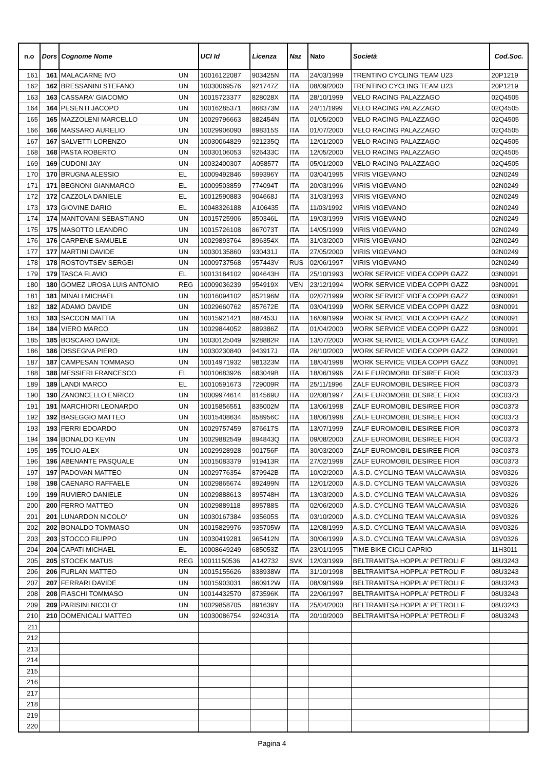| n.o | Dors | Cognome Nome | | UCI Id | Licenza | Naz | Nato | Società | Cod.Soc. |
| --- | --- | --- | --- | --- | --- | --- | --- | --- | --- |
| 161 | 161 | MALACARNE IVO | UN | 10016122087 | 903425N | ITA | 24/03/1999 | TRENTINO CYCLING TEAM U23 | 20P1219 |
| 162 | 162 | BRESSANINI STEFANO | UN | 10030069576 | 921747Z | ITA | 08/09/2000 | TRENTINO CYCLING TEAM U23 | 20P1219 |
| 163 | 163 | CASSARA' GIACOMO | UN | 10015723377 | 828028X | ITA | 28/10/1999 | VELO RACING PALAZZAGO | 02Q4505 |
| 164 | 164 | PESENTI JACOPO | UN | 10016285371 | 868373M | ITA | 24/11/1999 | VELO RACING PALAZZAGO | 02Q4505 |
| 165 | 165 | MAZZOLENI MARCELLO | UN | 10029796663 | 882454N | ITA | 01/05/2000 | VELO RACING PALAZZAGO | 02Q4505 |
| 166 | 166 | MASSARO AURELIO | UN | 10029906090 | 898315S | ITA | 01/07/2000 | VELO RACING PALAZZAGO | 02Q4505 |
| 167 | 167 | SALVETTI LORENZO | UN | 10030064829 | 921235Q | ITA | 12/01/2000 | VELO RACING PALAZZAGO | 02Q4505 |
| 168 | 168 | PASTA ROBERTO | UN | 10030106053 | 926433C | ITA | 12/05/2000 | VELO RACING PALAZZAGO | 02Q4505 |
| 169 | 169 | CUDONI JAY | UN | 10032400307 | A058577 | ITA | 05/01/2000 | VELO RACING PALAZZAGO | 02Q4505 |
| 170 | 170 | BRUGNA ALESSIO | EL | 10009492846 | 599396Y | ITA | 03/04/1995 | VIRIS VIGEVANO | 02N0249 |
| 171 | 171 | BEGNONI GIANMARCO | EL | 10009503859 | 774094T | ITA | 20/03/1996 | VIRIS VIGEVANO | 02N0249 |
| 172 | 172 | CAZZOLA DANIELE | EL | 10012590883 | 904668J | ITA | 31/03/1993 | VIRIS VIGEVANO | 02N0249 |
| 173 | 173 | GIOVINE DARIO | EL | 10048326188 | A106435 | ITA | 11/03/1992 | VIRIS VIGEVANO | 02N0249 |
| 174 | 174 | MANTOVANI SEBASTIANO | UN | 10015725906 | 850346L | ITA | 19/03/1999 | VIRIS VIGEVANO | 02N0249 |
| 175 | 175 | MASOTTO LEANDRO | UN | 10015726108 | 867073T | ITA | 14/05/1999 | VIRIS VIGEVANO | 02N0249 |
| 176 | 176 | CARPENE SAMUELE | UN | 10029893764 | 896354X | ITA | 31/03/2000 | VIRIS VIGEVANO | 02N0249 |
| 177 | 177 | MARTINI DAVIDE | UN | 10030135860 | 930431J | ITA | 27/05/2000 | VIRIS VIGEVANO | 02N0249 |
| 178 | 178 | ROSTOVTSEV SERGEI | UN | 10009737568 | 957443V | RUS | 02/06/1997 | VIRIS VIGEVANO | 02N0249 |
| 179 | 179 | TASCA FLAVIO | EL | 10013184102 | 904643H | ITA | 25/10/1993 | WORK SERVICE VIDEA COPPI GAZZ | 03N0091 |
| 180 | 180 | GOMEZ UROSA LUIS ANTONIO | REG | 10009036239 | 954919X | VEN | 23/12/1994 | WORK SERVICE VIDEA COPPI GAZZ | 03N0091 |
| 181 | 181 | MINALI MICHAEL | UN | 10016094102 | 852196M | ITA | 02/07/1999 | WORK SERVICE VIDEA COPPI GAZZ | 03N0091 |
| 182 | 182 | ADAMO DAVIDE | UN | 10029660762 | 857672E | ITA | 03/04/1999 | WORK SERVICE VIDEA COPPI GAZZ | 03N0091 |
| 183 | 183 | SACCON MATTIA | UN | 10015921421 | 887453J | ITA | 16/09/1999 | WORK SERVICE VIDEA COPPI GAZZ | 03N0091 |
| 184 | 184 | VIERO MARCO | UN | 10029844052 | 889386Z | ITA | 01/04/2000 | WORK SERVICE VIDEA COPPI GAZZ | 03N0091 |
| 185 | 185 | BOSCARO DAVIDE | UN | 10030125049 | 928882R | ITA | 13/07/2000 | WORK SERVICE VIDEA COPPI GAZZ | 03N0091 |
| 186 | 186 | DISSEGNA PIERO | UN | 10030230840 | 943917J | ITA | 26/10/2000 | WORK SERVICE VIDEA COPPI GAZZ | 03N0091 |
| 187 | 187 | CAMPESAN TOMMASO | UN | 10014971932 | 981323M | ITA | 18/04/1998 | WORK SERVICE VIDEA COPPI GAZZ | 03N0091 |
| 188 | 188 | MESSIERI FRANCESCO | EL | 10010683926 | 683049B | ITA | 18/06/1996 | ZALF EUROMOBIL DESIREE FIOR | 03C0373 |
| 189 | 189 | LANDI MARCO | EL | 10010591673 | 729009R | ITA | 25/11/1996 | ZALF EUROMOBIL DESIREE FIOR | 03C0373 |
| 190 | 190 | ZANONCELLO ENRICO | UN | 10009974614 | 814569U | ITA | 02/08/1997 | ZALF EUROMOBIL DESIREE FIOR | 03C0373 |
| 191 | 191 | MARCHIORI LEONARDO | UN | 10015856551 | 835002M | ITA | 13/06/1998 | ZALF EUROMOBIL DESIREE FIOR | 03C0373 |
| 192 | 192 | BASEGGIO MATTEO | UN | 10015408634 | 858956C | ITA | 18/06/1998 | ZALF EUROMOBIL DESIREE FIOR | 03C0373 |
| 193 | 193 | FERRI EDOARDO | UN | 10029757459 | 876617S | ITA | 13/07/1999 | ZALF EUROMOBIL DESIREE FIOR | 03C0373 |
| 194 | 194 | BONALDO KEVIN | UN | 10029882549 | 894843Q | ITA | 09/08/2000 | ZALF EUROMOBIL DESIREE FIOR | 03C0373 |
| 195 | 195 | TOLIO ALEX | UN | 10029928928 | 901756F | ITA | 30/03/2000 | ZALF EUROMOBIL DESIREE FIOR | 03C0373 |
| 196 | 196 | ABENANTE PASQUALE | UN | 10015083379 | 919413R | ITA | 27/02/1998 | ZALF EUROMOBIL DESIREE FIOR | 03C0373 |
| 197 | 197 | PADOVAN MATTEO | UN | 10029776354 | 879942B | ITA | 10/02/2000 | A.S.D. CYCLING TEAM VALCAVASIA | 03V0326 |
| 198 | 198 | CAENARO RAFFAELE | UN | 10029865674 | 892499N | ITA | 12/01/2000 | A.S.D. CYCLING TEAM VALCAVASIA | 03V0326 |
| 199 | 199 | RUVIERO DANIELE | UN | 10029888613 | 895748H | ITA | 13/03/2000 | A.S.D. CYCLING TEAM VALCAVASIA | 03V0326 |
| 200 | 200 | FERRO MATTEO | UN | 10029889118 | 895788S | ITA | 02/06/2000 | A.S.D. CYCLING TEAM VALCAVASIA | 03V0326 |
| 201 | 201 | LUNARDON NICOLO' | UN | 10030167384 | 935605S | ITA | 03/10/2000 | A.S.D. CYCLING TEAM VALCAVASIA | 03V0326 |
| 202 | 202 | BONALDO TOMMASO | UN | 10015829976 | 935705W | ITA | 12/08/1999 | A.S.D. CYCLING TEAM VALCAVASIA | 03V0326 |
| 203 | 203 | STOCCO FILIPPO | UN | 10030419281 | 965412N | ITA | 30/06/1999 | A.S.D. CYCLING TEAM VALCAVASIA | 03V0326 |
| 204 | 204 | CAPATI MICHAEL | EL | 10008649249 | 685053Z | ITA | 23/01/1995 | TIME BIKE CICLI CAPRIO | 11H3011 |
| 205 | 205 | STOCEK MATUS | REG | 10011150536 | A142732 | SVK | 12/03/1999 | BELTRAMITSA HOPPLA' PETROLI F | 08U3243 |
| 206 | 206 | FURLAN MATTEO | UN | 10015155626 | 838938W | ITA | 31/10/1998 | BELTRAMITSA HOPPLA' PETROLI F | 08U3243 |
| 207 | 207 | FERRARI DAVIDE | UN | 10015903031 | 860912W | ITA | 08/09/1999 | BELTRAMITSA HOPPLA' PETROLI F | 08U3243 |
| 208 | 208 | FIASCHI TOMMASO | UN | 10014432570 | 873596K | ITA | 22/06/1997 | BELTRAMITSA HOPPLA' PETROLI F | 08U3243 |
| 209 | 209 | PARISINI NICOLO' | UN | 10029858705 | 891639Y | ITA | 25/04/2000 | BELTRAMITSA HOPPLA' PETROLI F | 08U3243 |
| 210 | 210 | DOMENICALI MATTEO | UN | 10030086754 | 924031A | ITA | 20/10/2000 | BELTRAMITSA HOPPLA' PETROLI F | 08U3243 |
| 211 | | | | | | | | | |
| 212 | | | | | | | | | |
| 213 | | | | | | | | | |
| 214 | | | | | | | | | |
| 215 | | | | | | | | | |
| 216 | | | | | | | | | |
| 217 | | | | | | | | | |
| 218 | | | | | | | | | |
| 219 | | | | | | | | | |
| 220 | | | | | | | | | |
Pagina 4